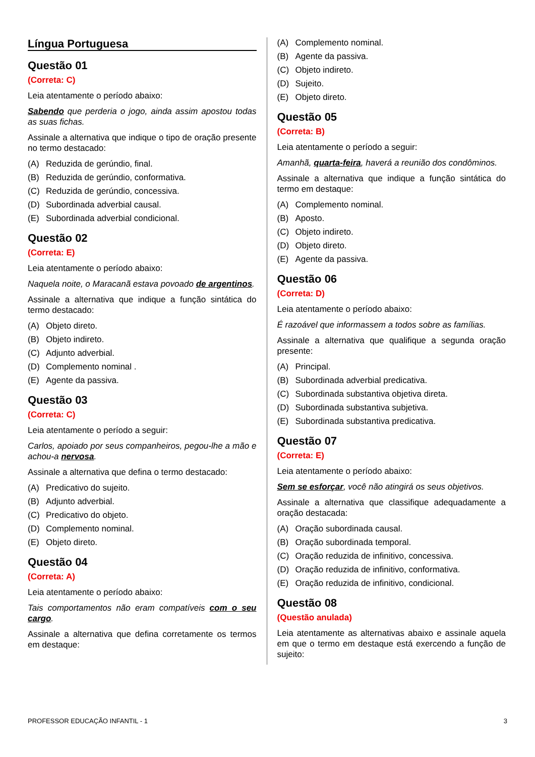Língua Portuguesa
Questão 01
(Correta: C)
Leia atentamente o período abaixo:
Sabendo que perderia o jogo, ainda assim apostou todas as suas fichas.
Assinale a alternativa que indique o tipo de oração presente no termo destacado:
(A) Reduzida de gerúndio, final.
(B) Reduzida de gerúndio, conformativa.
(C) Reduzida de gerúndio, concessiva.
(D) Subordinada adverbial causal.
(E) Subordinada adverbial condicional.
Questão 02
(Correta: E)
Leia atentamente o período abaixo:
Naquela noite, o Maracanã estava povoado de argentinos.
Assinale a alternativa que indique a função sintática do termo destacado:
(A) Objeto direto.
(B) Objeto indireto.
(C) Adjunto adverbial.
(D) Complemento nominal .
(E) Agente da passiva.
Questão 03
(Correta: C)
Leia atentamente o período a seguir:
Carlos, apoiado por seus companheiros, pegou-lhe a mão e achou-a nervosa.
Assinale a alternativa que defina o termo destacado:
(A) Predicativo do sujeito.
(B) Adjunto adverbial.
(C) Predicativo do objeto.
(D) Complemento nominal.
(E) Objeto direto.
Questão 04
(Correta: A)
Leia atentamente o período abaixo:
Tais comportamentos não eram compatíveis com o seu cargo.
Assinale a alternativa que defina corretamente os termos em destaque:
(A) Complemento nominal.
(B) Agente da passiva.
(C) Objeto indireto.
(D) Sujeito.
(E) Objeto direto.
Questão 05
(Correta: B)
Leia atentamente o período a seguir:
Amanhã, quarta-feira, haverá a reunião dos condôminos.
Assinale a alternativa que indique a função sintática do termo em destaque:
(A) Complemento nominal.
(B) Aposto.
(C) Objeto indireto.
(D) Objeto direto.
(E) Agente da passiva.
Questão 06
(Correta: D)
Leia atentamente o período abaixo:
É razoável que informassem a todos sobre as famílias.
Assinale a alternativa que qualifique a segunda oração presente:
(A) Principal.
(B) Subordinada adverbial predicativa.
(C) Subordinada substantiva objetiva direta.
(D) Subordinada substantiva subjetiva.
(E) Subordinada substantiva predicativa.
Questão 07
(Correta: E)
Leia atentamente o período abaixo:
Sem se esforçar, você não atingirá os seus objetivos.
Assinale a alternativa que classifique adequadamente a oração destacada:
(A) Oração subordinada causal.
(B) Oração subordinada temporal.
(C) Oração reduzida de infinitivo, concessiva.
(D) Oração reduzida de infinitivo, conformativa.
(E) Oração reduzida de infinitivo, condicional.
Questão 08
(Questão anulada)
Leia atentamente as alternativas abaixo e assinale aquela em que o termo em destaque está exercendo a função de sujeito:
PROFESSOR EDUCAÇÃO INFANTIL - 1 3